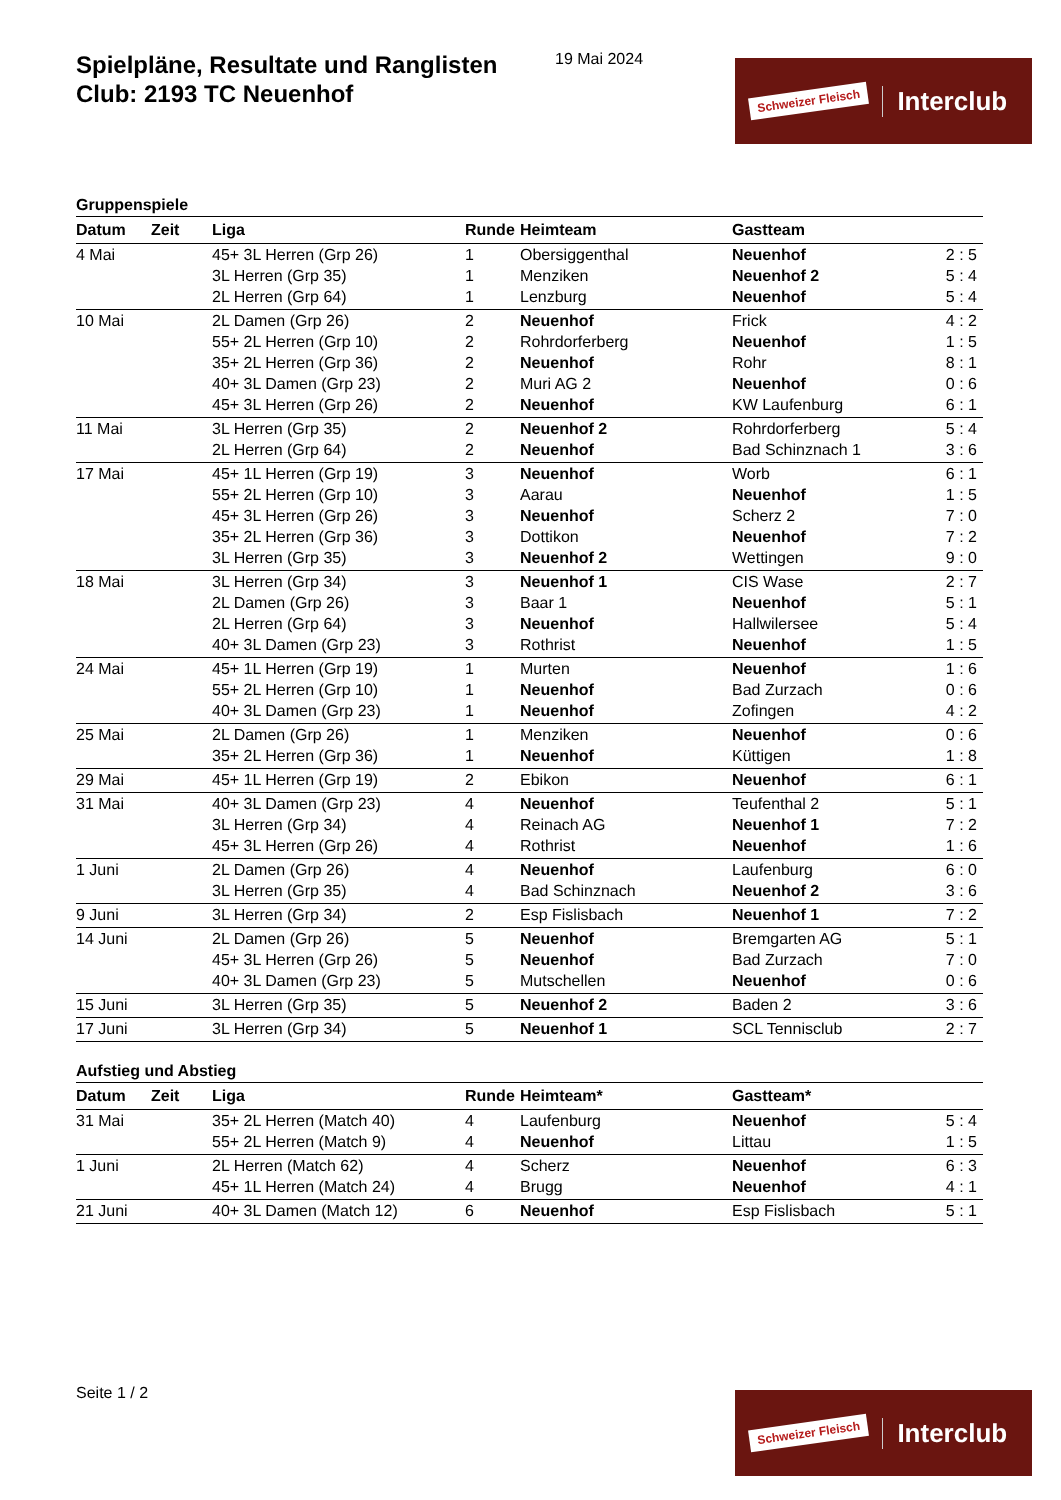Spielpläne, Resultate und Ranglisten
Club: 2193 TC Neuenhof
19 Mai 2024 Schweizer Fleisch Interclub
Gruppenspiele
| Datum | Zeit | Liga | Runde | Heimteam | Gastteam | |
| --- | --- | --- | --- | --- | --- | --- |
| 4 Mai | | 45+ 3L Herren (Grp 26) | 1 | Obersiggenthal | Neuenhof | 2 : 5 |
| | | 3L Herren (Grp 35) | 1 | Menziken | Neuenhof 2 | 5 : 4 |
| | | 2L Herren (Grp 64) | 1 | Lenzburg | Neuenhof | 5 : 4 |
| 10 Mai | | 2L Damen (Grp 26) | 2 | Neuenhof | Frick | 4 : 2 |
| | | 55+ 2L Herren (Grp 10) | 2 | Rohrdorferberg | Neuenhof | 1 : 5 |
| | | 35+ 2L Herren (Grp 36) | 2 | Neuenhof | Rohr | 8 : 1 |
| | | 40+ 3L Damen (Grp 23) | 2 | Muri AG 2 | Neuenhof | 0 : 6 |
| | | 45+ 3L Herren (Grp 26) | 2 | Neuenhof | KW Laufenburg | 6 : 1 |
| 11 Mai | | 3L Herren (Grp 35) | 2 | Neuenhof 2 | Rohrdorferberg | 5 : 4 |
| | | 2L Herren (Grp 64) | 2 | Neuenhof | Bad Schinznach 1 | 3 : 6 |
| 17 Mai | | 45+ 1L Herren (Grp 19) | 3 | Neuenhof | Worb | 6 : 1 |
| | | 55+ 2L Herren (Grp 10) | 3 | Aarau | Neuenhof | 1 : 5 |
| | | 45+ 3L Herren (Grp 26) | 3 | Neuenhof | Scherz 2 | 7 : 0 |
| | | 35+ 2L Herren (Grp 36) | 3 | Dottikon | Neuenhof | 7 : 2 |
| | | 3L Herren (Grp 35) | 3 | Neuenhof 2 | Wettingen | 9 : 0 |
| 18 Mai | | 3L Herren (Grp 34) | 3 | Neuenhof 1 | CIS Wase | 2 : 7 |
| | | 2L Damen (Grp 26) | 3 | Baar 1 | Neuenhof | 5 : 1 |
| | | 2L Herren (Grp 64) | 3 | Neuenhof | Hallwilersee | 5 : 4 |
| | | 40+ 3L Damen (Grp 23) | 3 | Rothrist | Neuenhof | 1 : 5 |
| 24 Mai | | 45+ 1L Herren (Grp 19) | 1 | Murten | Neuenhof | 1 : 6 |
| | | 55+ 2L Herren (Grp 10) | 1 | Neuenhof | Bad Zurzach | 0 : 6 |
| | | 40+ 3L Damen (Grp 23) | 1 | Neuenhof | Zofingen | 4 : 2 |
| 25 Mai | | 2L Damen (Grp 26) | 1 | Menziken | Neuenhof | 0 : 6 |
| | | 35+ 2L Herren (Grp 36) | 1 | Neuenhof | Küttigen | 1 : 8 |
| 29 Mai | | 45+ 1L Herren (Grp 19) | 2 | Ebikon | Neuenhof | 6 : 1 |
| 31 Mai | | 40+ 3L Damen (Grp 23) | 4 | Neuenhof | Teufenthal 2 | 5 : 1 |
| | | 3L Herren (Grp 34) | 4 | Reinach AG | Neuenhof 1 | 7 : 2 |
| | | 45+ 3L Herren (Grp 26) | 4 | Rothrist | Neuenhof | 1 : 6 |
| 1 Juni | | 2L Damen (Grp 26) | 4 | Neuenhof | Laufenburg | 6 : 0 |
| | | 3L Herren (Grp 35) | 4 | Bad Schinznach | Neuenhof 2 | 3 : 6 |
| 9 Juni | | 3L Herren (Grp 34) | 2 | Esp Fislisbach | Neuenhof 1 | 7 : 2 |
| 14 Juni | | 2L Damen (Grp 26) | 5 | Neuenhof | Bremgarten AG | 5 : 1 |
| | | 45+ 3L Herren (Grp 26) | 5 | Neuenhof | Bad Zurzach | 7 : 0 |
| | | 40+ 3L Damen (Grp 23) | 5 | Mutschellen | Neuenhof | 0 : 6 |
| 15 Juni | | 3L Herren (Grp 35) | 5 | Neuenhof 2 | Baden 2 | 3 : 6 |
| 17 Juni | | 3L Herren (Grp 34) | 5 | Neuenhof 1 | SCL Tennisclub | 2 : 7 |
Aufstieg und Abstieg
| Datum | Zeit | Liga | Runde | Heimteam* | Gastteam* | |
| --- | --- | --- | --- | --- | --- | --- |
| 31 Mai | | 35+ 2L Herren (Match 40) | 4 | Laufenburg | Neuenhof | 5 : 4 |
| | | 55+ 2L Herren (Match 9) | 4 | Neuenhof | Littau | 1 : 5 |
| 1 Juni | | 2L Herren (Match 62) | 4 | Scherz | Neuenhof | 6 : 3 |
| | | 45+ 1L Herren (Match 24) | 4 | Brugg | Neuenhof | 4 : 1 |
| 21 Juni | | 40+ 3L Damen (Match 12) | 6 | Neuenhof | Esp Fislisbach | 5 : 1 |
Seite 1 / 2 Schweizer Fleisch Interclub